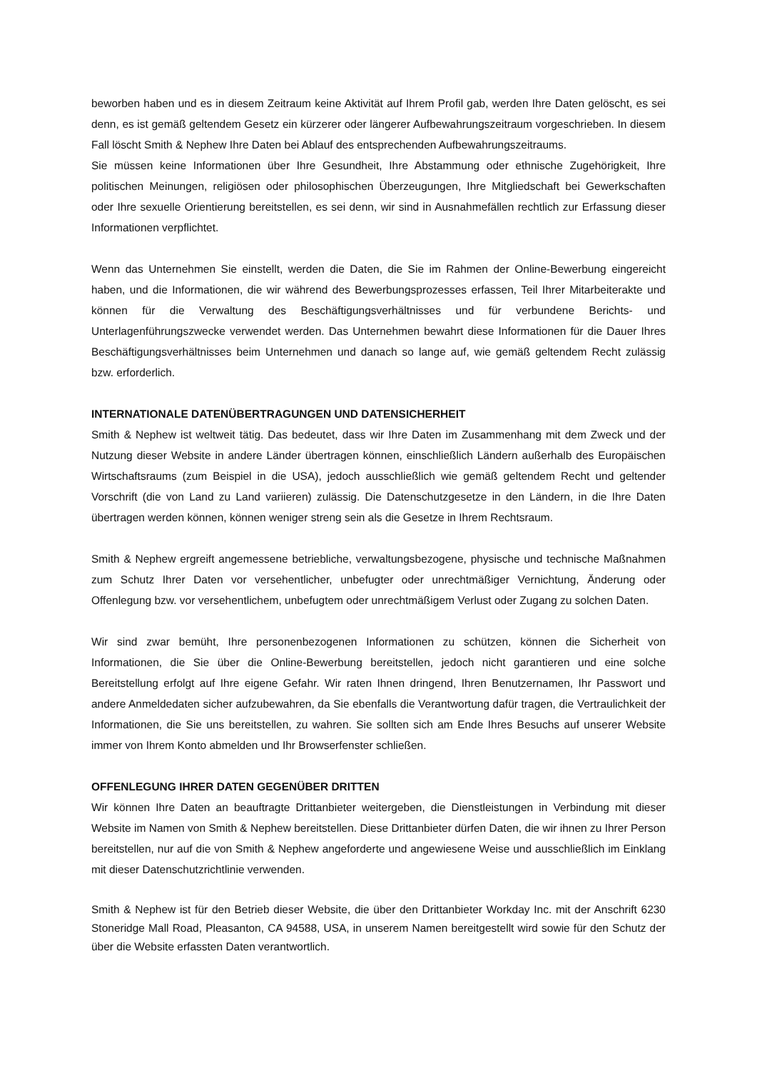beworben haben und es in diesem Zeitraum keine Aktivität auf Ihrem Profil gab, werden Ihre Daten gelöscht, es sei denn, es ist gemäß geltendem Gesetz ein kürzerer oder längerer Aufbewahrungszeitraum vorgeschrieben. In diesem Fall löscht Smith & Nephew Ihre Daten bei Ablauf des entsprechenden Aufbewahrungszeitraums.
Sie müssen keine Informationen über Ihre Gesundheit, Ihre Abstammung oder ethnische Zugehörigkeit, Ihre politischen Meinungen, religiösen oder philosophischen Überzeugungen, Ihre Mitgliedschaft bei Gewerkschaften oder Ihre sexuelle Orientierung bereitstellen, es sei denn, wir sind in Ausnahmefällen rechtlich zur Erfassung dieser Informationen verpflichtet.
Wenn das Unternehmen Sie einstellt, werden die Daten, die Sie im Rahmen der Online-Bewerbung eingereicht haben, und die Informationen, die wir während des Bewerbungsprozesses erfassen, Teil Ihrer Mitarbeiterakte und können für die Verwaltung des Beschäftigungsverhältnisses und für verbundene Berichts- und Unterlagenführungszwecke verwendet werden. Das Unternehmen bewahrt diese Informationen für die Dauer Ihres Beschäftigungsverhältnisses beim Unternehmen und danach so lange auf, wie gemäß geltendem Recht zulässig bzw. erforderlich.
INTERNATIONALE DATENÜBERTRAGUNGEN UND DATENSICHERHEIT
Smith & Nephew ist weltweit tätig. Das bedeutet, dass wir Ihre Daten im Zusammenhang mit dem Zweck und der Nutzung dieser Website in andere Länder übertragen können, einschließlich Ländern außerhalb des Europäischen Wirtschaftsraums (zum Beispiel in die USA), jedoch ausschließlich wie gemäß geltendem Recht und geltender Vorschrift (die von Land zu Land variieren) zulässig. Die Datenschutzgesetze in den Ländern, in die Ihre Daten übertragen werden können, können weniger streng sein als die Gesetze in Ihrem Rechtsraum.
Smith & Nephew ergreift angemessene betriebliche, verwaltungsbezogene, physische und technische Maßnahmen zum Schutz Ihrer Daten vor versehentlicher, unbefugter oder unrechtmäßiger Vernichtung, Änderung oder Offenlegung bzw. vor versehentlichem, unbefugtem oder unrechtmäßigem Verlust oder Zugang zu solchen Daten.
Wir sind zwar bemüht, Ihre personenbezogenen Informationen zu schützen, können die Sicherheit von Informationen, die Sie über die Online-Bewerbung bereitstellen, jedoch nicht garantieren und eine solche Bereitstellung erfolgt auf Ihre eigene Gefahr. Wir raten Ihnen dringend, Ihren Benutzernamen, Ihr Passwort und andere Anmeldedaten sicher aufzubewahren, da Sie ebenfalls die Verantwortung dafür tragen, die Vertraulichkeit der Informationen, die Sie uns bereitstellen, zu wahren. Sie sollten sich am Ende Ihres Besuchs auf unserer Website immer von Ihrem Konto abmelden und Ihr Browserfenster schließen.
OFFENLEGUNG IHRER DATEN GEGENÜBER DRITTEN
Wir können Ihre Daten an beauftragte Drittanbieter weitergeben, die Dienstleistungen in Verbindung mit dieser Website im Namen von Smith & Nephew bereitstellen. Diese Drittanbieter dürfen Daten, die wir ihnen zu Ihrer Person bereitstellen, nur auf die von Smith & Nephew angeforderte und angewiesene Weise und ausschließlich im Einklang mit dieser Datenschutzrichtlinie verwenden.
Smith & Nephew ist für den Betrieb dieser Website, die über den Drittanbieter Workday Inc. mit der Anschrift 6230 Stoneridge Mall Road, Pleasanton, CA 94588, USA, in unserem Namen bereitgestellt wird sowie für den Schutz der über die Website erfassten Daten verantwortlich.